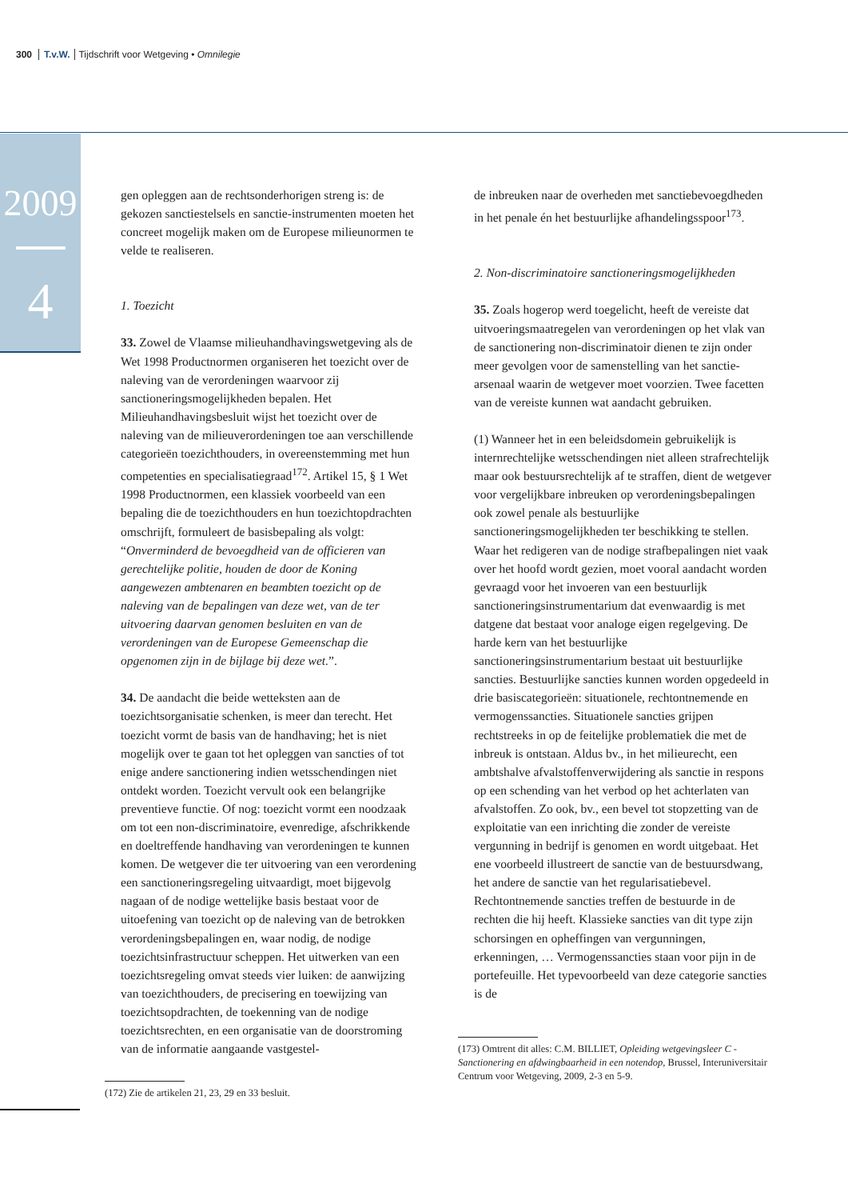300 T.v.W. Tijdschrift voor Wetgeving • Omnilegie
2009
4
gen opleggen aan de rechtsonderhorigen streng is: de gekozen sanctiestelsels en sanctie-instrumenten moeten het concreet mogelijk maken om de Europese milieunormen te velde te realiseren.
1. Toezicht
33. Zowel de Vlaamse milieuhandhavingswetgeving als de Wet 1998 Productnormen organiseren het toezicht over de naleving van de verordeningen waarvoor zij sanctioneringsmogelijkheden bepalen. Het Milieuhandhavingsbesluit wijst het toezicht over de naleving van de milieuverordeningen toe aan verschillende categorieën toezichthouders, in overeenstemming met hun competenties en specialisatiegraad<sup>172</sup>. Artikel 15, § 1 Wet 1998 Productnormen, een klassiek voorbeeld van een bepaling die de toezichthouders en hun toezichtopdrachten omschrijft, formuleert de basisbepaling als volgt: “Onverminderd de bevoegdheid van de officieren van gerechtelijke politie, houden de door de Koning aangewezen ambtenaren en beambten toezicht op de naleving van de bepalingen van deze wet, van de ter uitvoering daarvan genomen besluiten en van de verordeningen van de Europese Gemeenschap die opgenomen zijn in de bijlage bij deze wet.”.
34. De aandacht die beide wetteksten aan de toezichtsorganisatie schenken, is meer dan terecht. Het toezicht vormt de basis van de handhaving; het is niet mogelijk over te gaan tot het opleggen van sancties of tot enige andere sanctionering indien wetsschendingen niet ontdekt worden. Toezicht vervult ook een belangrijke preventieve functie. Of nog: toezicht vormt een noodzaak om tot een non-discriminatoire, evenredige, afschrikkende en doeltreffende handhaving van verordeningen te kunnen komen. De wetgever die ter uitvoering van een verordening een sanctioneringsregeling uitvaardigt, moet bijgevolg nagaan of de nodige wettelijke basis bestaat voor de uitoefening van toezicht op de naleving van de betrokken verordeningsbepalingen en, waar nodig, de nodige toezichtsinfrastructuur scheppen. Het uitwerken van een toezichtsregeling omvat steeds vier luiken: de aanwijzing van toezichthouders, de precisering en toewijzing van toezichtsopdrachten, de toekenning van de nodige toezichtsrechten, en een organisatie van de doorstroming van de informatie aangaande vastgestel-
(172) Zie de artikelen 21, 23, 29 en 33 besluit.
de inbreuken naar de overheden met sanctiebevoegdheden in het penale én het bestuurlijke afhandelingsspoor<sup>173</sup>.
2. Non-discriminatoire sanctioneringsmogelijkheden
35. Zoals hogerop werd toegelicht, heeft de vereiste dat uitvoeringsmaatregelen van verordeningen op het vlak van de sanctionering non-discriminatoir dienen te zijn onder meer gevolgen voor de samenstelling van het sanctie-arsenaal waarin de wetgever moet voorzien. Twee facetten van de vereiste kunnen wat aandacht gebruiken.
(1) Wanneer het in een beleidsdomein gebruikelijk is internrechtelijke wetsschendingen niet alleen strafrechtelijk maar ook bestuursrechtelijk af te straffen, dient de wetgever voor vergelijkbare inbreuken op verordeningsbepalingen ook zowel penale als bestuurlijke sanctioneringsmogelijkheden ter beschikking te stellen. Waar het redigeren van de nodige strafbepalingen niet vaak over het hoofd wordt gezien, moet vooral aandacht worden gevraagd voor het invoeren van een bestuurlijk sanctioneringsinstrumentarium dat evenwaardig is met datgene dat bestaat voor analoge eigen regelgeving. De harde kern van het bestuurlijke sanctioneringsinstrumentarium bestaat uit bestuurlijke sancties. Bestuurlijke sancties kunnen worden opgedeeld in drie basiscategorieën: situationele, rechtontnemende en vermogenssancties. Situationele sancties grijpen rechtstreeks in op de feitelijke problematiek die met de inbreuk is ontstaan. Aldus bv., in het milieurecht, een ambtshalve afvalstoffenverwijdering als sanctie in respons op een schending van het verbod op het achterlaten van afvalstoffen. Zo ook, bv., een bevel tot stopzetting van de exploitatie van een inrichting die zonder de vereiste vergunning in bedrijf is genomen en wordt uitgebaat. Het ene voorbeeld illustreert de sanctie van de bestuursdwang, het andere de sanctie van het regularisatiebevel. Rechtontnemende sancties treffen de bestuurde in de rechten die hij heeft. Klassieke sancties van dit type zijn schorsingen en opheffingen van vergunningen, erkenningen, … Vermogenssancties staan voor pijn in de portefeuille. Het typevoorbeeld van deze categorie sancties is de
(173) Omtrent dit alles: C.M. BILLIET, Opleiding wetgevingsleer C - Sanctionering en afdwingbaarheid in een notendop, Brussel, Interuniversitair Centrum voor Wetgeving, 2009, 2-3 en 5-9.